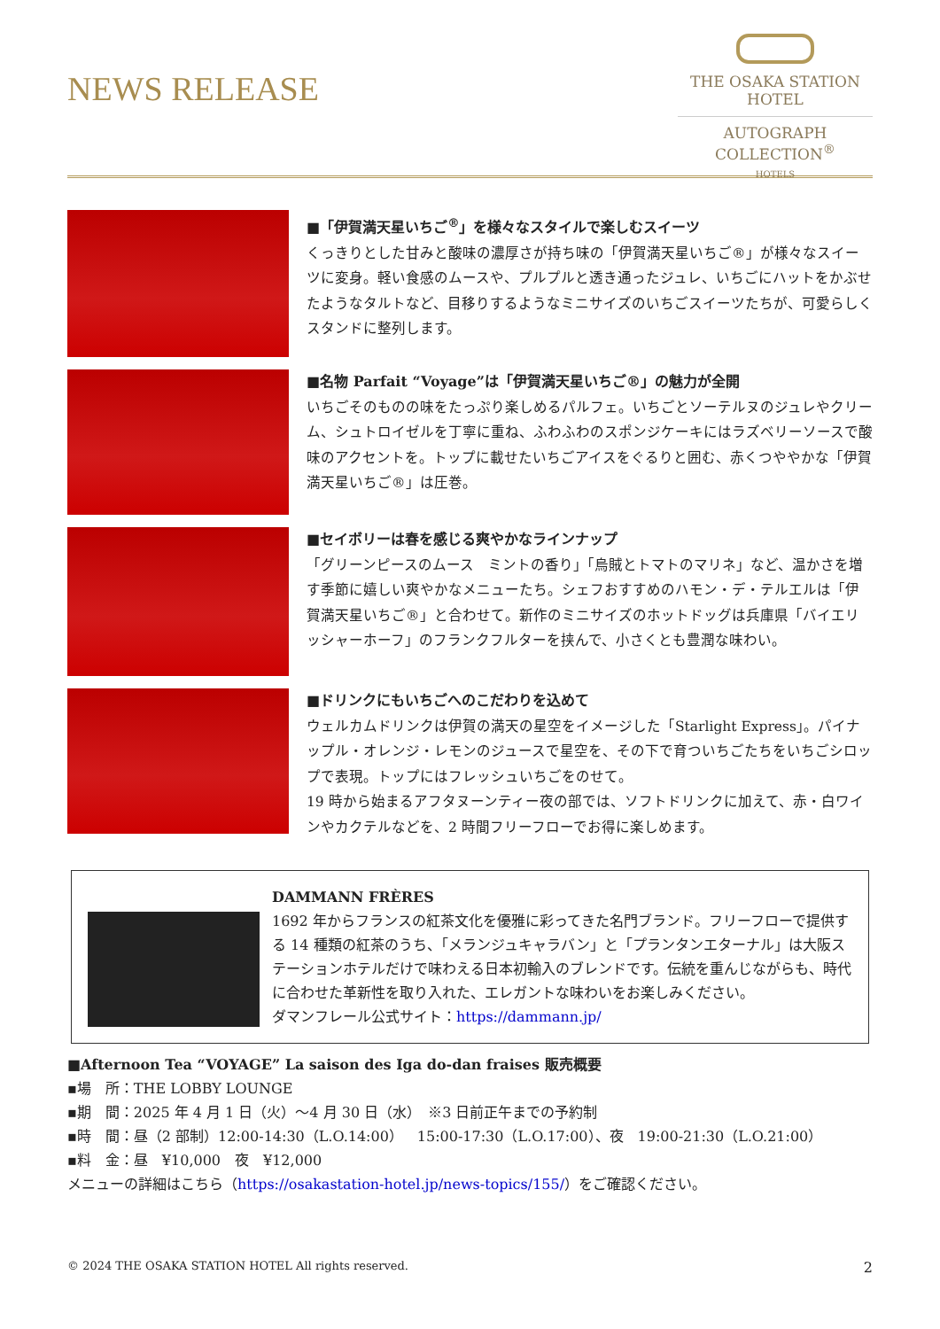NEWS RELEASE
THE OSAKA STATION
HOTEL
AUTOGRAPH COLLECTION<sup>®</sup>
HOTELS
■「伊賀満天星いちご<sup>®</sup>」を様々なスタイルで楽しむスイーツ
くっきりとした甘みと酸味の濃厚さが持ち味の「伊賀満天星いちご®」が様々なスイーツに変身。軽い食感のムースや、プルプルと透き通ったジュレ、いちごにハットをかぶせたようなタルトなど、目移りするようなミニサイズのいちごスイーツたちが、可愛らしくスタンドに整列します。
■名物 Parfait “Voyage”は「伊賀満天星いちご®」の魅力が全開
いちごそのものの味をたっぷり楽しめるパルフェ。いちごとソーテルヌのジュレやクリーム、シュトロイゼルを丁寧に重ね、ふわふわのスポンジケーキにはラズベリーソースで酸味のアクセントを。トップに載せたいちごアイスをぐるりと囲む、赤くつややかな「伊賀満天星いちご®」は圧巻。
■セイボリーは春を感じる爽やかなラインナップ
「グリーンピースのムース　ミントの香り」「烏賊とトマトのマリネ」など、温かさを増す季節に嬉しい爽やかなメニューたち。シェフおすすめのハモン・デ・テルエルは「伊賀満天星いちご®」と合わせて。新作のミニサイズのホットドッグは兵庫県「バイエリッシャーホーフ」のフランクフルターを挟んで、小さくとも豊潤な味わい。
■ドリンクにもいちごへのこだわりを込めて
ウェルカムドリンクは伊賀の満天の星空をイメージした「Starlight Express」。パイナップル・オレンジ・レモンのジュースで星空を、その下で育ついちごたちをいちごシロップで表現。トップにはフレッシュいちごをのせて。
19 時から始まるアフタヌーンティー夜の部では、ソフトドリンクに加えて、赤・白ワインやカクテルなどを、2 時間フリーフローでお得に楽しめます。
DAMMANN FRÈRES
1692 年からフランスの紅茶文化を優雅に彩ってきた名門ブランド。フリーフローで提供する 14 種類の紅茶のうち、「メランジュキャラバン」と「プランタンエターナル」は大阪ステーションホテルだけで味わえる日本初輸入のブレンドです。伝統を重んじながらも、時代に合わせた革新性を取り入れた、エレガントな味わいをお楽しみください。
ダマンフレール公式サイト：https://dammann.jp/
■Afternoon Tea “VOYAGE” La saison des Iga do-dan fraises 販売概要
▪場　所：THE LOBBY LOUNGE
▪期　間：2025 年 4 月 1 日（火）～4 月 30 日（水）　※3 日前正午までの予約制
▪時　間：昼（2 部制）12:00-14:30（L.O.14:00）　15:00-17:30（L.O.17:00）、夜　19:00-21:30（L.O.21:00）
▪料　金：昼　¥10,000　夜　¥12,000
メニューの詳細はこちら（https://osakastation-hotel.jp/news-topics/155/）をご確認ください。
© 2024 THE OSAKA STATION HOTEL All rights reserved. 2